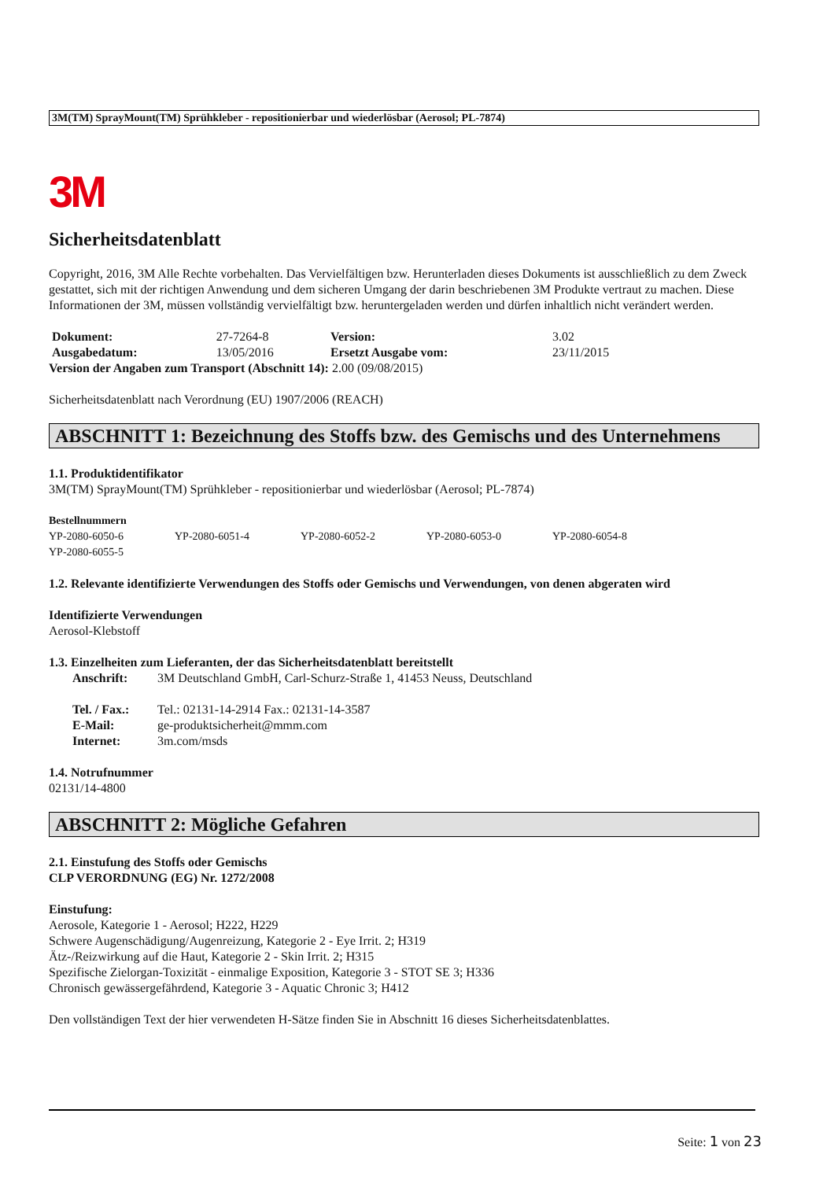3M(TM) SprayMount(TM) Sprühkleber - repositionierbar und wiederlösbar (Aerosol; PL-7874)
3M
Sicherheitsdatenblatt
Copyright, 2016, 3M Alle Rechte vorbehalten. Das Vervielfältigen bzw. Herunterladen dieses Dokuments ist ausschließlich zu dem Zweck gestattet, sich mit der richtigen Anwendung und dem sicheren Umgang der darin beschriebenen 3M Produkte vertraut zu machen. Diese Informationen der 3M, müssen vollständig vervielfältigt bzw. heruntergeladen werden und dürfen inhaltlich nicht verändert werden.
| Dokument: | 27-7264-8 | Version: | 3.02 |
| Ausgabedatum: | 13/05/2016 | Ersetzt Ausgabe vom: | 23/11/2015 |
Version der Angaben zum Transport (Abschnitt 14): 2.00 (09/08/2015)
Sicherheitsdatenblatt nach Verordnung (EU) 1907/2006 (REACH)
ABSCHNITT 1: Bezeichnung des Stoffs bzw. des Gemischs und des Unternehmens
1.1. Produktidentifikator
3M(TM) SprayMount(TM) Sprühkleber - repositionierbar und wiederlösbar (Aerosol; PL-7874)
Bestellnummern
| YP-2080-6050-6 | YP-2080-6051-4 | YP-2080-6052-2 | YP-2080-6053-0 | YP-2080-6054-8 |
| YP-2080-6055-5 | | | | |
1.2. Relevante identifizierte Verwendungen des Stoffs oder Gemischs und Verwendungen, von denen abgeraten wird
Identifizierte Verwendungen
Aerosol-Klebstoff
1.3. Einzelheiten zum Lieferanten, der das Sicherheitsdatenblatt bereitstellt
| Anschrift: | 3M Deutschland GmbH, Carl-Schurz-Straße 1, 41453 Neuss, Deutschland |
| Tel. / Fax.: | Tel.: 02131-14-2914 Fax.: 02131-14-3587 |
| E-Mail: | ge-produktsicherheit@mmm.com |
| Internet: | 3m.com/msds |
1.4. Notrufnummer
02131/14-4800
ABSCHNITT 2: Mögliche Gefahren
2.1. Einstufung des Stoffs oder Gemischs
CLP VERORDNUNG (EG) Nr. 1272/2008
Einstufung:
Aerosole, Kategorie 1 - Aerosol; H222, H229
Schwere Augenschädigung/Augenreizung, Kategorie 2 - Eye Irrit. 2; H319
Ätz-/Reizwirkung auf die Haut, Kategorie 2 - Skin Irrit. 2; H315
Spezifische Zielorgan-Toxizität - einmalige Exposition, Kategorie 3 - STOT SE 3; H336
Chronisch gewässergefährdend, Kategorie 3 - Aquatic Chronic 3; H412
Den vollständigen Text der hier verwendeten H-Sätze finden Sie in Abschnitt 16 dieses Sicherheitsdatenblattes.
Seite: 1 von 23